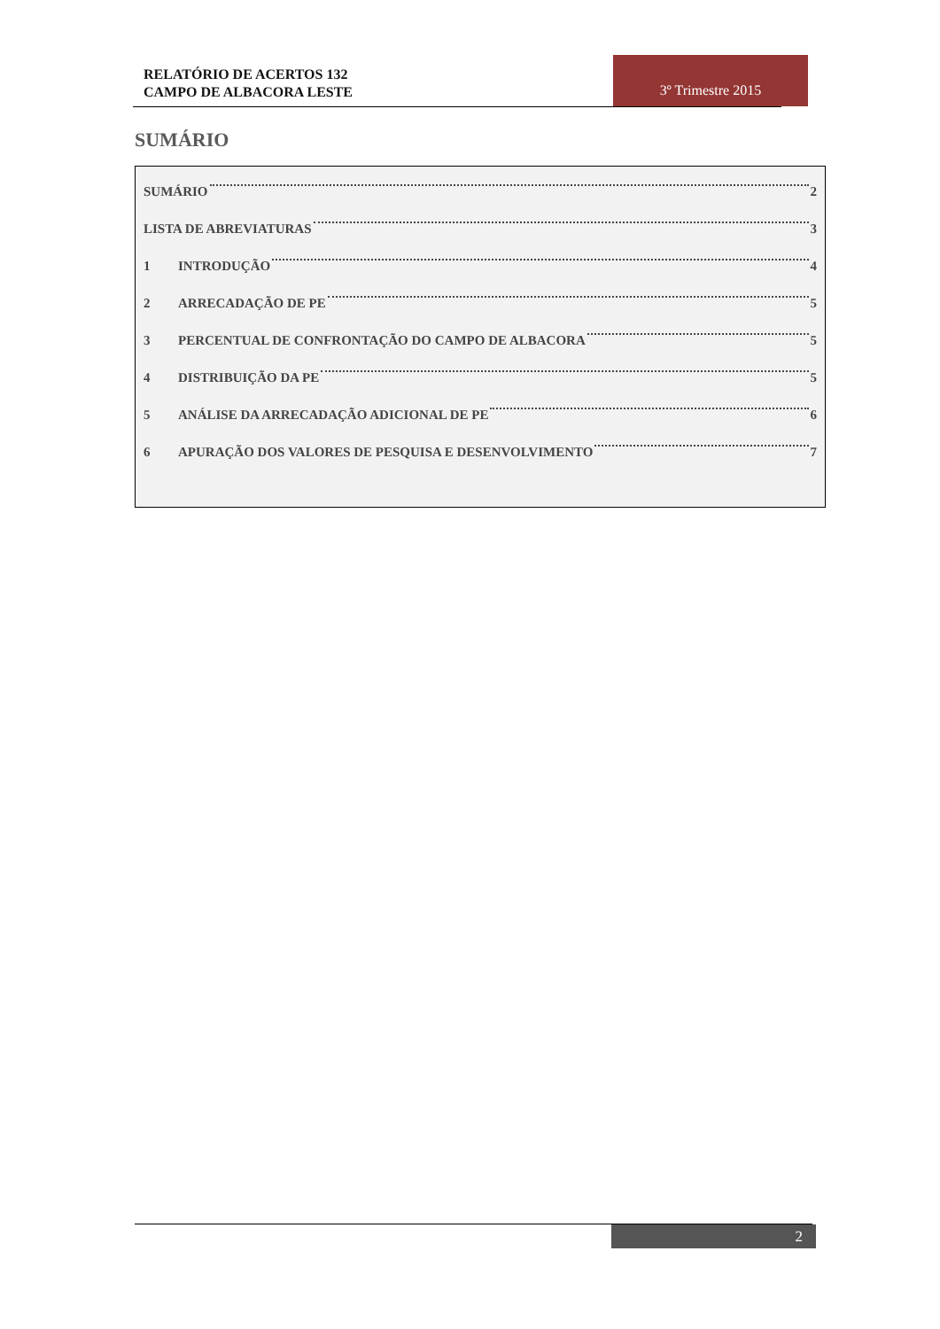RELATÓRIO DE ACERTOS 132
CAMPO DE ALBACORA LESTE
3º Trimestre 2015
SUMÁRIO
SUMÁRIO 2
LISTA DE ABREVIATURAS 3
1 INTRODUÇÃO 4
2 ARRECADAÇÃO DE PE 5
3 PERCENTUAL DE CONFRONTAÇÃO DO CAMPO DE ALBACORA 5
4 DISTRIBUIÇÃO DA PE 5
5 ANÁLISE DA ARRECADAÇÃO ADICIONAL DE PE 6
6 APURAÇÃO DOS VALORES DE PESQUISA E DESENVOLVIMENTO 7
2